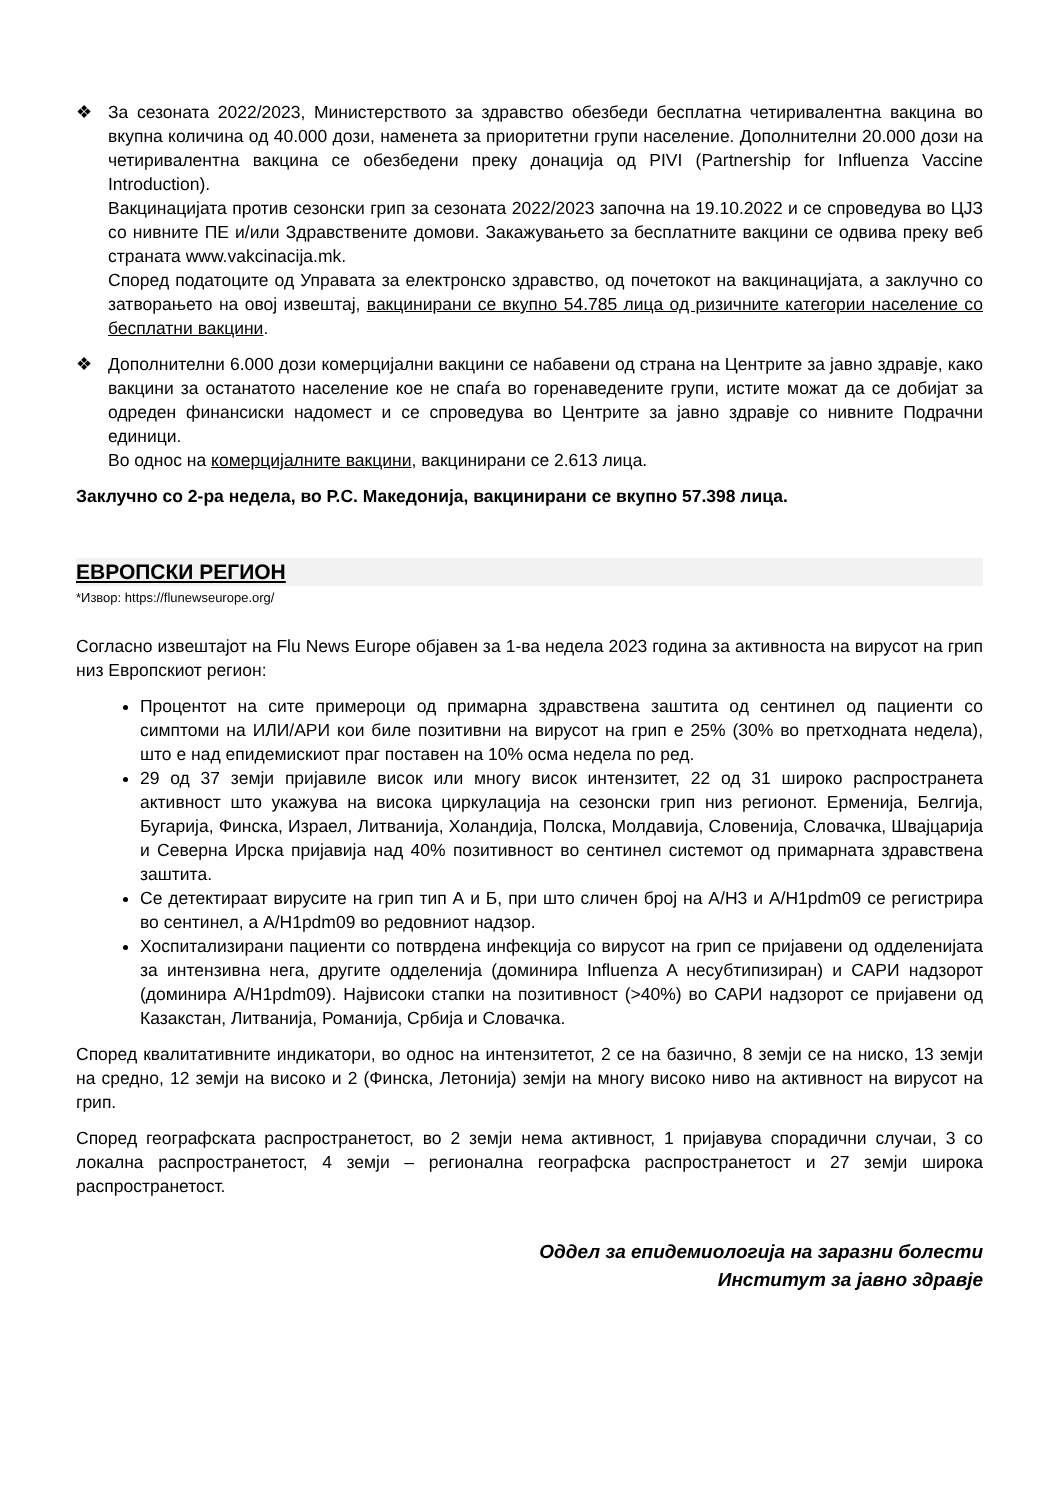❖ За сезоната 2022/2023, Министерството за здравство обезбеди бесплатна четиривалентна вакцина во вкупна количина од 40.000 дози, наменета за приоритетни групи население. Дополнителни 20.000 дози на четиривалентна вакцина се обезбедени преку донација од PIVI (Partnership for Influenza Vaccine Introduction).
Вакцинацијата против сезонски грип за сезоната 2022/2023 започна на 19.10.2022 и се спроведува во ЦЈЗ со нивните ПЕ и/или Здравствените домови. Закажувањето за бесплатните вакцини се одвива преку веб страната www.vakcinacija.mk.
Според податоците од Управата за електронско здравство, од почетокот на вакцинацијата, а заклучно со затворањето на овој извештај, вакцинирани се вкупно 54.785 лица од ризичните категории население со бесплатни вакцини.
❖ Дополнителни 6.000 дози комерцијални вакцини се набавени од страна на Центрите за јавно здравје, како вакцини за останатото население кое не спаѓа во горенаведените групи, истите можат да се добијат за одреден финансиски надомест и се спроведува во Центрите за јавно здравје со нивните Подрачни единици.
Во однос на комерцијалните вакцини, вакцинирани се 2.613 лица.
Заклучно со 2-ра недела, во Р.С. Македонија, вакцинирани се вкупно 57.398 лица.
ЕВРОПСКИ РЕГИОН
*Извор: https://flunewseurope.org/
Согласно извештајот на Flu News Europe објавен за 1-ва недела 2023 година за активноста на вирусот на грип низ Европскиот регион:
Процентот на сите примероци од примарна здравствена заштита од сентинел од пациенти со симптоми на ИЛИ/АРИ кои биле позитивни на вирусот на грип е 25% (30% во претходната недела), што е над епидемискиот праг поставен на 10% осма недела по ред.
29 од 37 земји пријавиле висок или многу висок интензитет, 22 од 31 широко распространета активност што укажува на висока циркулација на сезонски грип низ регионот. Ерменија, Белгија, Бугарија, Финска, Израел, Литванија, Холандија, Полска, Молдавија, Словенија, Словачка, Швајцарија и Северна Ирска пријавија над 40% позитивност во сентинел системот од примарната здравствена заштита.
Се детектираат вирусите на грип тип А и Б, при што сличен број на А/Н3 и А/Н1pdm09 се регистрира во сентинел, а А/Н1pdm09 во редовниот надзор.
Хоспитализирани пациенти со потврдена инфекција со вирусот на грип се пријавени од одделенијата за интензивна нега, другите одделенија (доминира Influenza A несубтипизиран) и САРИ надзорот (доминира А/Н1pdm09). Највисоки стапки на позитивност (>40%) во САРИ надзорот се пријавени од Казакстан, Литванија, Романија, Србија и Словачка.
Според квалитативните индикатори, во однос на интензитетот, 2 се на базично, 8 земји се на ниско, 13 земји на средно, 12 земји на високо и 2 (Финска, Летонија) земји на многу високо ниво на активност на вирусот на грип.
Според географската распространетост, во 2 земји нема активност, 1 пријавува спорадични случаи, 3 со локална распространетост, 4 земји – регионална географска распространетост и 27 земји широка распространетост.
Оддел за епидемиологија на заразни болести
Институт за јавно здравје